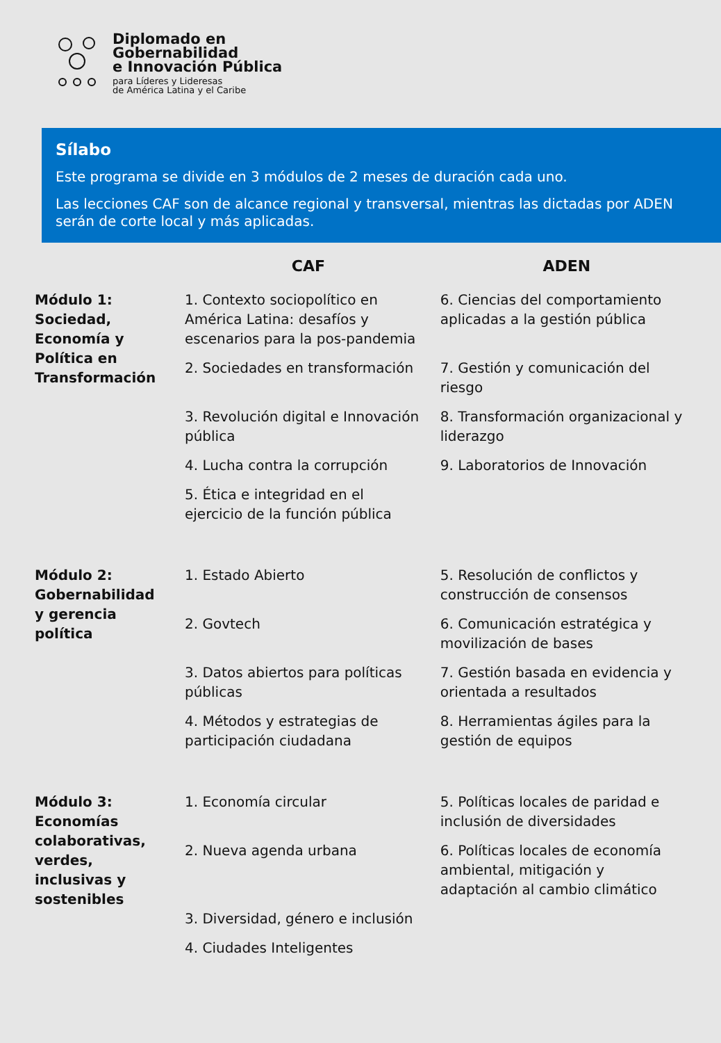Diplomado en
Gobernabilidad
e Innovación Pública
para Líderes y Lideresas
de América Latina y el Caribe
Sílabo
Este programa se divide en 3 módulos de 2 meses de duración cada uno.
Las lecciones CAF son de alcance regional y transversal, mientras las dictadas por ADEN serán de corte local y más aplicadas.
| | CAF | ADEN |
| --- | --- | --- |
| Módulo 1: Sociedad, Economía y Política en Transformación | 1. Contexto sociopolítico en América Latina: desafíos y escenarios para la pos-pandemia | 6. Ciencias del comportamiento aplicadas a la gestión pública |
| | 2. Sociedades en transformación | 7. Gestión y comunicación del riesgo |
| | 3. Revolución digital e Innovación pública | 8. Transformación organizacional y liderazgo |
| | 4. Lucha contra la corrupción | 9. Laboratorios de Innovación |
| | 5. Ética e integridad en el ejercicio de la función pública | |
| Módulo 2: Gobernabilidad y gerencia política | 1. Estado Abierto | 5. Resolución de conflictos y construcción de consensos |
| | 2. Govtech | 6. Comunicación estratégica y movilización de bases |
| | 3. Datos abiertos para políticas públicas | 7. Gestión basada en evidencia y orientada a resultados |
| | 4. Métodos y estrategias de participación ciudadana | 8. Herramientas ágiles para la gestión de equipos |
| Módulo 3: Economías colaborativas, verdes, inclusivas y sostenibles | 1. Economía circular | 5. Políticas locales de paridad e inclusión de diversidades |
| | 2. Nueva agenda urbana | 6. Políticas locales de economía ambiental, mitigación y adaptación al cambio climático |
| | 3. Diversidad, género e inclusión | |
| | 4. Ciudades Inteligentes | |